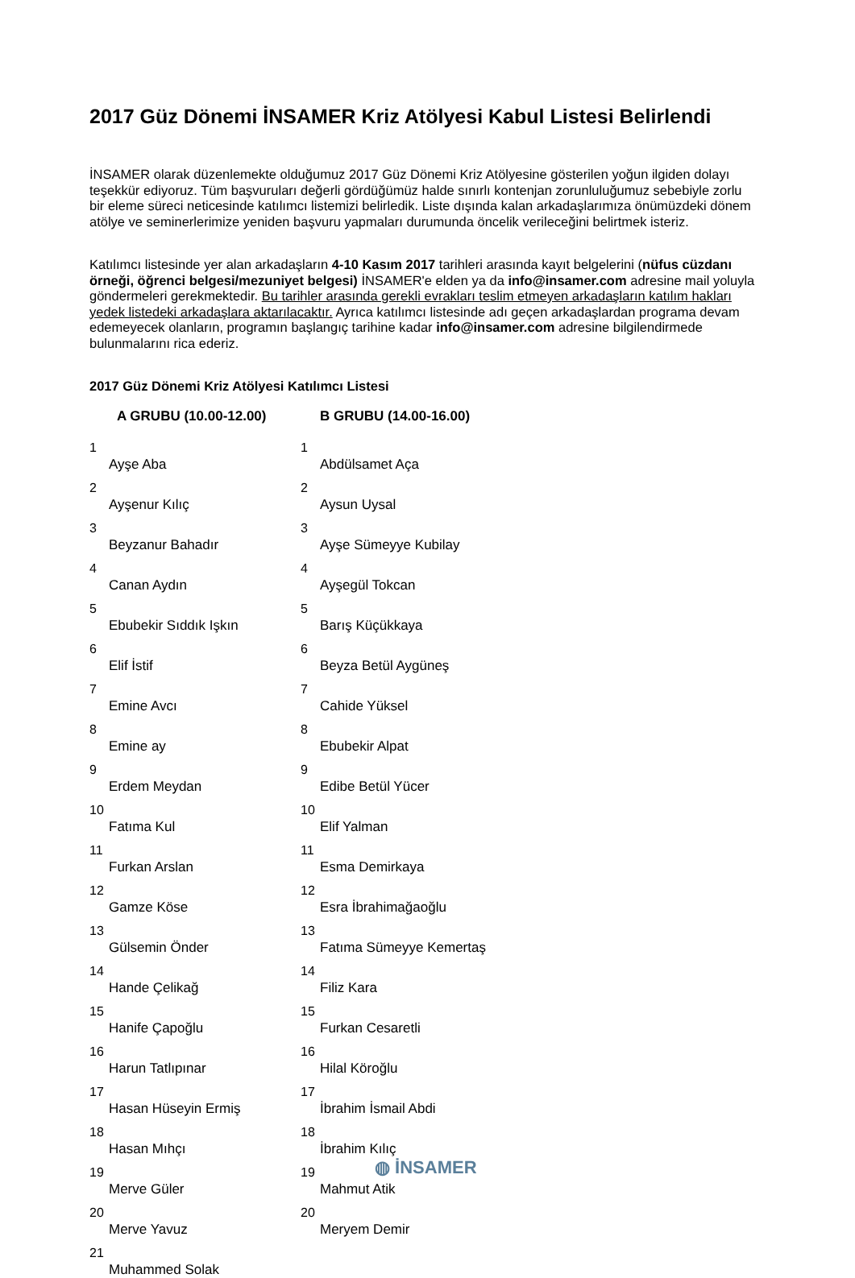2017 Güz Dönemi İNSAMER Kriz Atölyesi Kabul Listesi Belirlendi
İNSAMER olarak düzenlemekte olduğumuz 2017 Güz Dönemi Kriz Atölyesine gösterilen yoğun ilgiden dolayı teşekkür ediyoruz. Tüm başvuruları değerli gördüğümüz halde sınırlı kontenjan zorunluluğumuz sebebiyle zorlu bir eleme süreci neticesinde katılımcı listemizi belirledik. Liste dışında kalan arkadaşlarımıza önümüzdeki dönem atölye ve seminerlerimize yeniden başvuru yapmaları durumunda öncelik verileceğini belirtmek isteriz.
Katılımcı listesinde yer alan arkadaşların 4-10 Kasım 2017 tarihleri arasında kayıt belgelerini (nüfus cüzdanı örneği, öğrenci belgesi/mezuniyet belgesi) İNSAMER'e elden ya da info@insamer.com adresine mail yoluyla göndermeleri gerekmektedir. Bu tarihler arasında gerekli evrakları teslim etmeyen arkadaşların katılım hakları yedek listedeki arkadaşlara aktarılacaktır. Ayrıca katılımcı listesinde adı geçen arkadaşlardan programa devam edemeyecek olanların, programın başlangıç tarihine kadar info@insamer.com adresine bilgilendirmede bulunmalarını rica ederiz.
2017 Güz Dönemi Kriz Atölyesi Katılımcı Listesi
| | A GRUBU (10.00-12.00) | | B GRUBU (14.00-16.00) |
| --- | --- | --- | --- |
| 1 | Ayşe Aba | 1 | Abdülsamet Aça |
| 2 | Ayşenur Kılıç | 2 | Aysun Uysal |
| 3 | Beyzanur Bahadır | 3 | Ayşe Sümeyye Kubilay |
| 4 | Canan Aydın | 4 | Ayşegül Tokcan |
| 5 | Ebubekir Sıddık Işkın | 5 | Barış Küçükkaya |
| 6 | Elif İstif | 6 | Beyza Betül Aygüneş |
| 7 | Emine Avcı | 7 | Cahide Yüksel |
| 8 | Emine ay | 8 | Ebubekir Alpat |
| 9 | Erdem Meydan | 9 | Edibe Betül Yücer |
| 10 | Fatıma Kul | 10 | Elif Yalman |
| 11 | Furkan Arslan | 11 | Esma Demirkaya |
| 12 | Gamze Köse | 12 | Esra İbrahimağaoğlu |
| 13 | Gülsemin Önder | 13 | Fatıma Sümeyye Kemertaş |
| 14 | Hande Çelikağ | 14 | Filiz Kara |
| 15 | Hanife Çapoğlu | 15 | Furkan Cesaretli |
| 16 | Harun Tatlıpınar | 16 | Hilal Köroğlu |
| 17 | Hasan Hüseyin Ermiş | 17 | İbrahim İsmail Abdi |
| 18 | Hasan Mıhçı | 18 | İbrahim Kılıç |
| 19 | Merve Güler | 19 | Mahmut Atik |
| 20 | Merve Yavuz | 20 | Meryem Demir |
| 21 | Muhammed Solak | | |
◍ İNSAMER